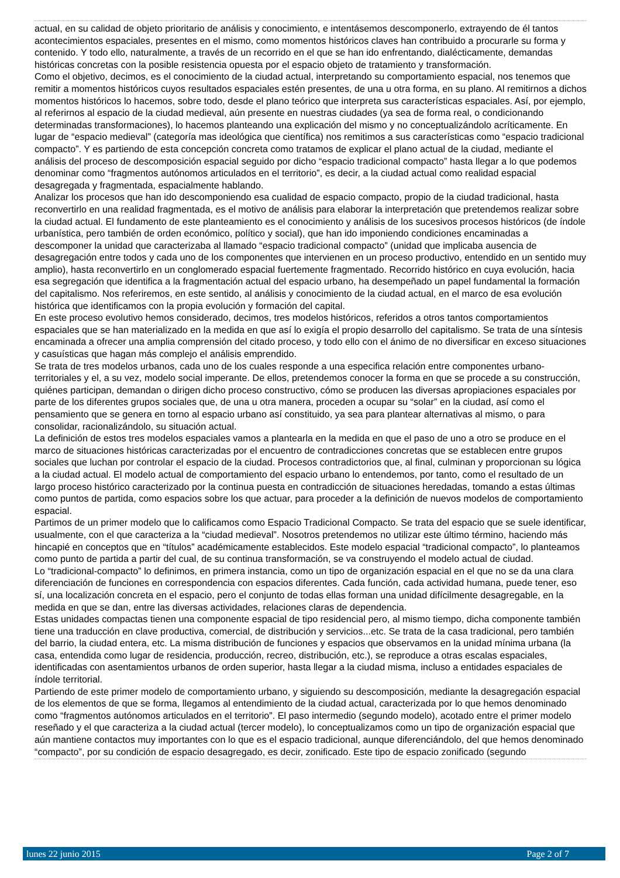actual, en su calidad de objeto prioritario de análisis y conocimiento, e intentásemos descomponerlo, extrayendo de él tantos acontecimientos espaciales, presentes en el mismo, como momentos históricos claves han contribuido a procurarle su forma y contenido. Y todo ello, naturalmente, a través de un recorrido en el que se han ido enfrentando, dialécticamente, demandas históricas concretas con la posible resistencia opuesta por el espacio objeto de tratamiento y transformación.
Como el objetivo, decimos, es el conocimiento de la ciudad actual, interpretando su comportamiento espacial, nos tenemos que remitir a momentos históricos cuyos resultados espaciales estén presentes, de una u otra forma, en su plano. Al remitirnos a dichos momentos históricos lo hacemos, sobre todo, desde el plano teórico que interpreta sus características espaciales. Así, por ejemplo, al referirnos al espacio de la ciudad medieval, aún presente en nuestras ciudades (ya sea de forma real, o condicionando determinadas transformaciones), lo hacemos planteando una explicación del mismo y no conceptualizándolo acríticamente. En lugar de “espacio medieval” (categoría mas ideológica que científica) nos remitimos a sus características como “espacio tradicional compacto”. Y es partiendo de esta concepción concreta como tratamos de explicar el plano actual de la ciudad, mediante el análisis del proceso de descomposición espacial seguido por dicho “espacio tradicional compacto” hasta llegar a lo que podemos denominar como “fragmentos autónomos articulados en el territorio”, es decir, a la ciudad actual como realidad espacial desagregada y fragmentada, espacialmente hablando.
Analizar los procesos que han ido descomponiendo esa cualidad de espacio compacto, propio de la ciudad tradicional, hasta reconvertirlo en una realidad fragmentada, es el motivo de análisis para elaborar la interpretación que pretendemos realizar sobre la ciudad actual. El fundamento de este planteamiento es el conocimiento y análisis de los sucesivos procesos históricos (de índole urbanística, pero también de orden económico, político y social), que han ido imponiendo condiciones encaminadas a descomponer la unidad que caracterizaba al llamado “espacio tradicional compacto” (unidad que implicaba ausencia de desagregación entre todos y cada uno de los componentes que intervienen en un proceso productivo, entendido en un sentido muy amplio), hasta reconvertirlo en un conglomerado espacial fuertemente fragmentado. Recorrido histórico en cuya evolución, hacia esa segregación que identifica a la fragmentación actual del espacio urbano, ha desempeñado un papel fundamental la formación del capitalismo. Nos referiremos, en este sentido, al análisis y conocimiento de la ciudad actual, en el marco de esa evolución histórica que identificamos con la propia evolución y formación del capital.
En este proceso evolutivo hemos considerado, decimos, tres modelos históricos, referidos a otros tantos comportamientos espaciales que se han materializado en la medida en que así lo exigía el propio desarrollo del capitalismo. Se trata de una síntesis encaminada a ofrecer una amplia comprensión del citado proceso, y todo ello con el ánimo de no diversificar en exceso situaciones y casuísticas que hagan más complejo el análisis emprendido.
Se trata de tres modelos urbanos, cada uno de los cuales responde a una especifica relación entre componentes urbano-territoriales y el, a su vez, modelo social imperante. De ellos, pretendemos conocer la forma en que se procede a su construcción, quiénes participan, demandan o dirigen dicho proceso constructivo, cómo se producen las diversas apropiaciones espaciales por parte de los diferentes grupos sociales que, de una u otra manera, proceden a ocupar su “solar” en la ciudad, así como el pensamiento que se genera en torno al espacio urbano así constituido, ya sea para plantear alternativas al mismo, o para consolidar, racionalizándolo, su situación actual.
La definición de estos tres modelos espaciales vamos a plantearla en la medida en que el paso de uno a otro se produce en el marco de situaciones históricas caracterizadas por el encuentro de contradicciones concretas que se establecen entre grupos sociales que luchan por controlar el espacio de la ciudad. Procesos contradictorios que, al final, culminan y proporcionan su lógica a la ciudad actual. El modelo actual de comportamiento del espacio urbano lo entendemos, por tanto, como el resultado de un largo proceso histórico caracterizado por la continua puesta en contradicción de situaciones heredadas, tomando a estas últimas como puntos de partida, como espacios sobre los que actuar, para proceder a la definición de nuevos modelos de comportamiento espacial.
Partimos de un primer modelo que lo calificamos como Espacio Tradicional Compacto. Se trata del espacio que se suele identificar, usualmente, con el que caracteriza a la “ciudad medieval”. Nosotros pretendemos no utilizar este último término, haciendo más hincapié en conceptos que en “títulos” académicamente establecidos. Este modelo espacial “tradicional compacto”, lo planteamos como punto de partida a partir del cual, de su continua transformación, se va construyendo el modelo actual de ciudad.
Lo “tradicional-compacto” lo definimos, en primera instancia, como un tipo de organización espacial en el que no se da una clara diferenciación de funciones en correspondencia con espacios diferentes. Cada función, cada actividad humana, puede tener, eso sí, una localización concreta en el espacio, pero el conjunto de todas ellas forman una unidad difícilmente desagregable, en la medida en que se dan, entre las diversas actividades, relaciones claras de dependencia.
Estas unidades compactas tienen una componente espacial de tipo residencial pero, al mismo tiempo, dicha componente también tiene una traducción en clave productiva, comercial, de distribución y servicios...etc. Se trata de la casa tradicional, pero también del barrio, la ciudad entera, etc. La misma distribución de funciones y espacios que observamos en la unidad mínima urbana (la casa, entendida como lugar de residencia, producción, recreo, distribución, etc.), se reproduce a otras escalas espaciales, identificadas con asentamientos urbanos de orden superior, hasta llegar a la ciudad misma, incluso a entidades espaciales de índole territorial.
Partiendo de este primer modelo de comportamiento urbano, y siguiendo su descomposición, mediante la desagregación espacial de los elementos de que se forma, llegamos al entendimiento de la ciudad actual, caracterizada por lo que hemos denominado como “fragmentos autónomos articulados en el territorio”. El paso intermedio (segundo modelo), acotado entre el primer modelo reseñado y el que caracteriza a la ciudad actual (tercer modelo), lo conceptualizamos como un tipo de organización espacial que aún mantiene contactos muy importantes con lo que es el espacio tradicional, aunque diferenciándolo, del que hemos denominado “compacto”, por su condición de espacio desagregado, es decir, zonificado. Este tipo de espacio zonificado (segundo
lunes 22 junio 2015 Page 2 of 7